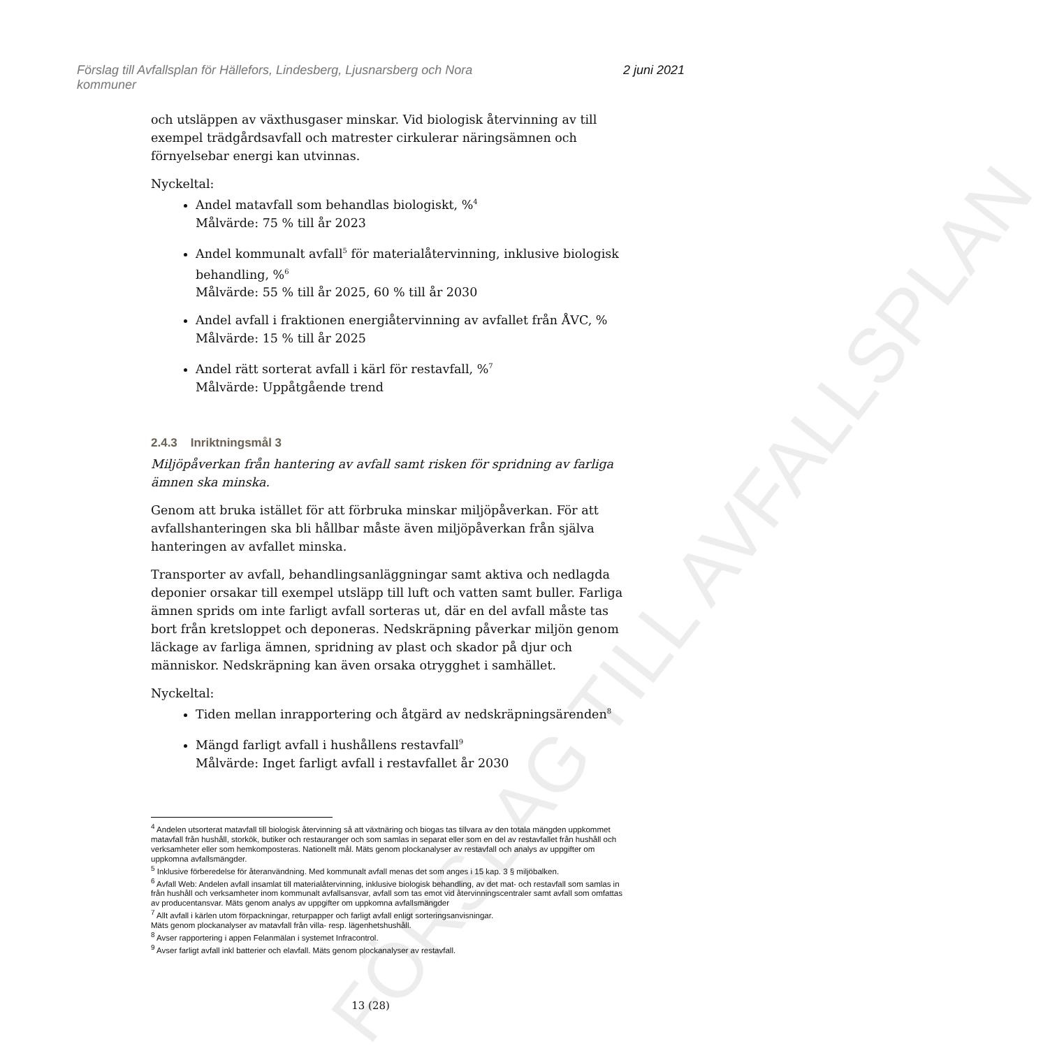Förslag till Avfallsplan för Hällefors, Lindesberg, Ljusnarsberg och Nora
kommuner
2 juni 2021
och utsläppen av växthusgaser minskar. Vid biologisk återvinning av till exempel trädgårdsavfall och matrester cirkulerar näringsämnen och förnyelsebar energi kan utvinnas.
Nyckeltal:
Andel matavfall som behandlas biologiskt, %<sup>4</sup>
Målvärde: 75 % till år 2023
Andel kommunalt avfall<sup>5</sup> för materialåtervinning, inklusive biologisk behandling, %<sup>6</sup>
Målvärde: 55 % till år 2025, 60 % till år 2030
Andel avfall i fraktionen energiåtervinning av avfallet från ÅVC, %
Målvärde: 15 % till år 2025
Andel rätt sorterat avfall i kärl för restavfall, %<sup>7</sup>
Målvärde: Uppåtgående trend
2.4.3 Inriktningsmål 3
Miljöpåverkan från hantering av avfall samt risken för spridning av farliga ämnen ska minska.
Genom att bruka istället för att förbruka minskar miljöpåverkan. För att avfallshanteringen ska bli hållbar måste även miljöpåverkan från själva hanteringen av avfallet minska.
Transporter av avfall, behandlingsanläggningar samt aktiva och nedlagda deponier orsakar till exempel utsläpp till luft och vatten samt buller. Farliga ämnen sprids om inte farligt avfall sorteras ut, där en del avfall måste tas bort från kretsloppet och deponeras. Nedskräpning påverkar miljön genom läckage av farliga ämnen, spridning av plast och skador på djur och människor. Nedskräpning kan även orsaka otrygghet i samhället.
Nyckeltal:
Tiden mellan inrapportering och åtgärd av nedskräpningsärenden<sup>8</sup>
Mängd farligt avfall i hushållens restavfall<sup>9</sup>
Målvärde: Inget farligt avfall i restavfallet år 2030
FÖRSLAG TILL AVFALLSPLAN
<sup>4</sup> Andelen utsorterat matavfall till biologisk återvinning så att växtnäring och biogas tas tillvara av den totala mängden uppkommet matavfall från hushåll, storkök, butiker och restauranger och som samlas in separat eller som en del av restavfallet från hushåll och verksamheter eller som hemkomposteras. Nationellt mål. Mäts genom plockanalyser av restavfall och analys av uppgifter om uppkomna avfallsmängder.
<sup>5</sup> Inklusive förberedelse för återanvändning. Med kommunalt avfall menas det som anges i 15 kap. 3 § miljöbalken.
<sup>6</sup> Avfall Web: Andelen avfall insamlat till materialåtervinning, inklusive biologisk behandling, av det mat- och restavfall som samlas in från hushåll och verksamheter inom kommunalt avfallsansvar, avfall som tas emot vid återvinningscentraler samt avfall som omfattas av producentansvar. Mäts genom analys av uppgifter om uppkomna avfallsmängder
<sup>7</sup> Allt avfall i kärlen utom förpackningar, returpapper och farligt avfall enligt sorteringsanvisningar.
Mäts genom plockanalyser av matavfall från villa- resp. lägenhetshushåll.
<sup>8</sup> Avser rapportering i appen Felanmälan i systemet Infracontrol.
<sup>9</sup> Avser farligt avfall inkl batterier och elavfall. Mäts genom plockanalyser av restavfall.
13 (28)